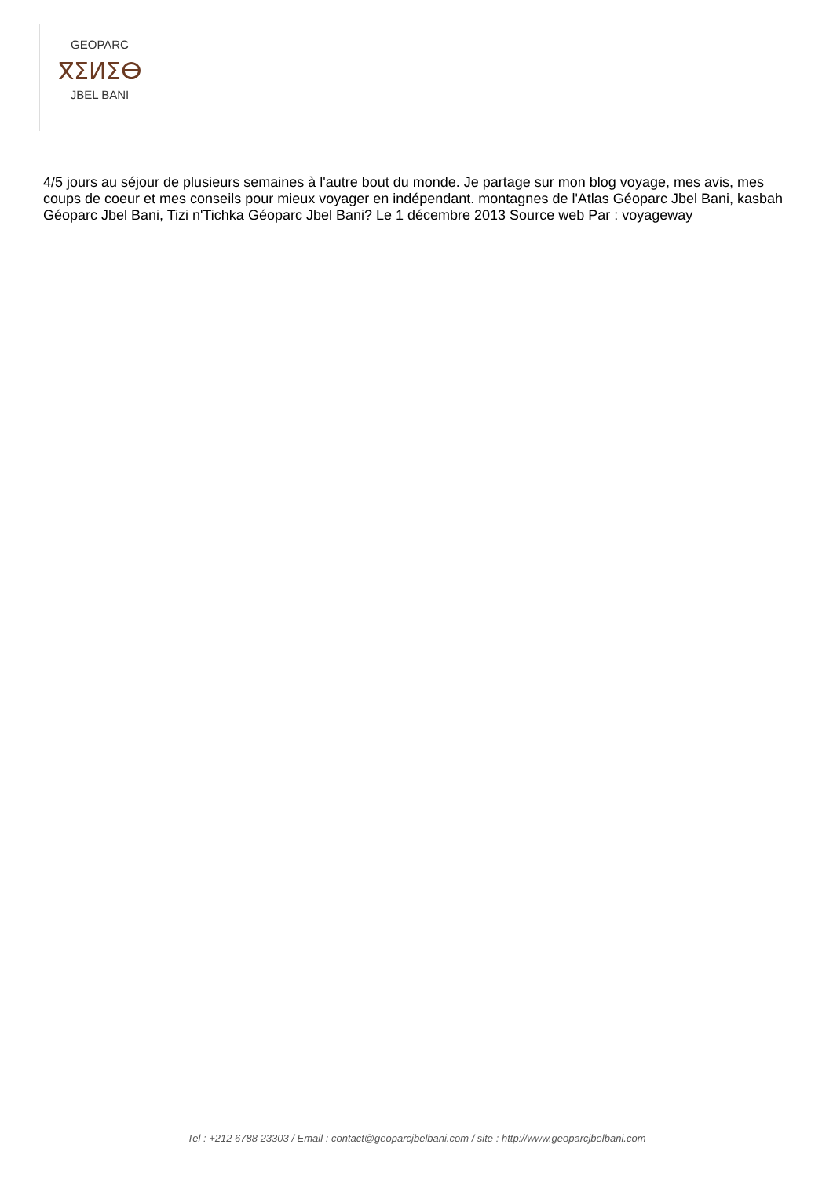GEOPARC
ⴳⵉⵍⵉⴱ
JBEL BANI
4/5 jours au séjour de plusieurs semaines à l'autre bout du monde. Je partage sur mon blog voyage, mes avis, mes coups de coeur et mes conseils pour mieux voyager en indépendant. montagnes de l'Atlas Géoparc Jbel Bani, kasbah Géoparc Jbel Bani, Tizi n'Tichka Géoparc Jbel Bani? Le 1 décembre 2013 Source web Par : voyageway
Tel : +212 6788 23303 / Email : contact@geoparcjbelbani.com / site : http://www.geoparcjbelbani.com